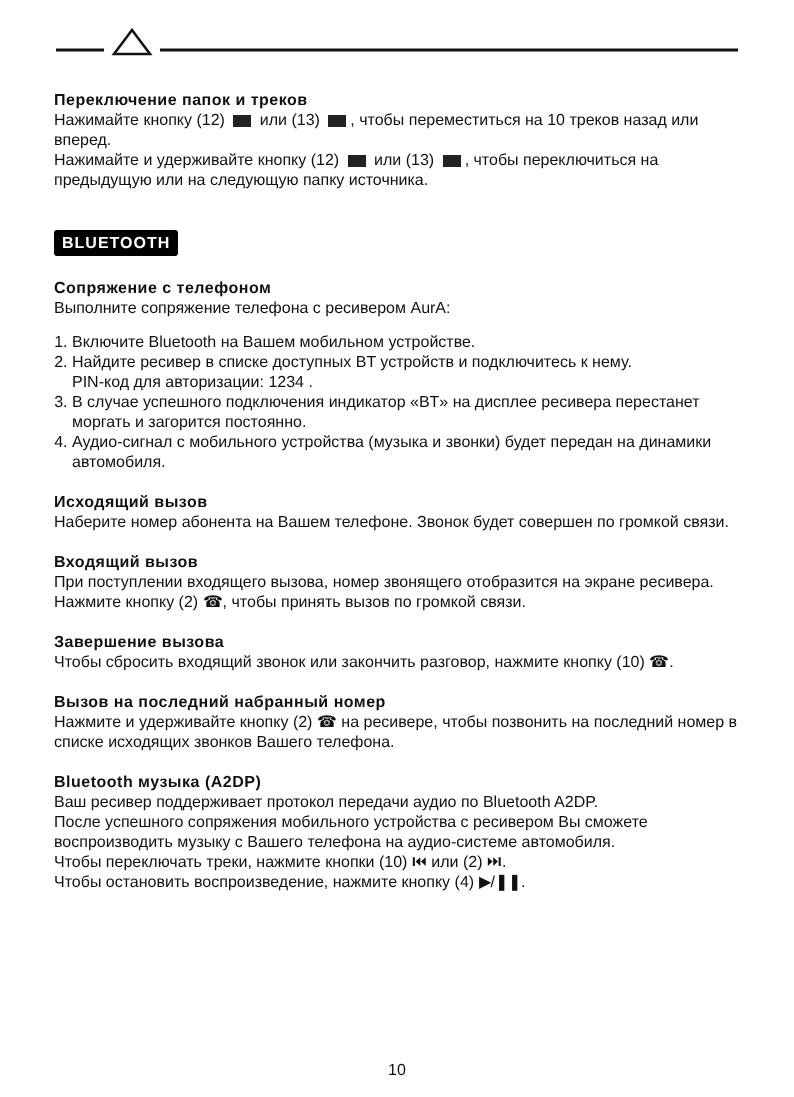Переключение папок и треков
Нажимайте кнопку (12) или (13) , чтобы переместиться на 10 треков назад или вперед.
Нажимайте и удерживайте кнопку (12) или (13) , чтобы переключиться на предыдущую или на следующую папку источника.
BLUETOOTH
Сопряжение с телефоном
Выполните сопряжение телефона с ресивером AurA:
1. Включите Bluetooth на Вашем мобильном устройстве.
2. Найдите ресивер в списке доступных BT устройств и подключитесь к нему.
PIN-код для авторизации: 1234 .
3. В случае успешного подключения индикатор «BT» на дисплее ресивера перестанет моргать и загорится постоянно.
4. Аудио-сигнал с мобильного устройства (музыка и звонки) будет передан на динамики автомобиля.
Исходящий вызов
Наберите номер абонента на Вашем телефоне. Звонок будет совершен по громкой связи.
Входящий вызов
При поступлении входящего вызова, номер звонящего отобразится на экране ресивера. Нажмите кнопку (2) ☎, чтобы принять вызов по громкой связи.
Завершение вызова
Чтобы сбросить входящий звонок или закончить разговор, нажмите кнопку (10) ☎.
Вызов на последний набранный номер
Нажмите и удерживайте кнопку (2) ☎ на ресивере, чтобы позвонить на последний номер в списке исходящих звонков Вашего телефона.
Bluetooth музыка (A2DP)
Ваш ресивер поддерживает протокол передачи аудио по Bluetooth A2DP.
После успешного сопряжения мобильного устройства с ресивером Вы сможете воспроизводить музыку с Вашего телефона на аудио-системе автомобиля.
Чтобы переключать треки, нажмите кнопки (10) ⏮ или (2) ⏭.
Чтобы остановить воспроизведение, нажмите кнопку (4) ▶/❚❚.
10